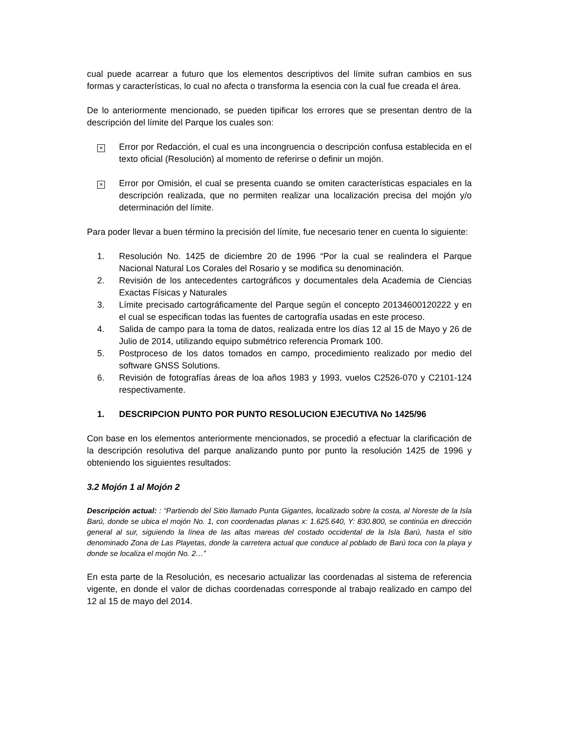cual puede acarrear a futuro que los elementos descriptivos del límite sufran cambios en sus formas y características, lo cual no afecta o transforma la esencia con la cual fue creada el área.
De lo anteriormente mencionado, se pueden tipificar los errores que se presentan dentro de la descripción del límite del Parque los cuales son:
✕ Error por Redacción, el cual es una incongruencia o descripción confusa establecida en el texto oficial (Resolución) al momento de referirse o definir un mojón.
✕ Error por Omisión, el cual se presenta cuando se omiten características espaciales en la descripción realizada, que no permiten realizar una localización precisa del mojón y/o determinación del límite.
Para poder llevar a buen término la precisión del límite, fue necesario tener en cuenta lo siguiente:
1. Resolución No. 1425 de diciembre 20 de 1996 “Por la cual se realindera el Parque Nacional Natural Los Corales del Rosario y se modifica su denominación.
2. Revisión de los antecedentes cartográficos y documentales dela Academia de Ciencias Exactas Físicas y Naturales
3. Límite precisado cartográficamente del Parque según el concepto 20134600120222 y en el cual se especifican todas las fuentes de cartografía usadas en este proceso.
4. Salida de campo para la toma de datos, realizada entre los días 12 al 15 de Mayo y 26 de Julio de 2014, utilizando equipo submétrico referencia Promark 100.
5. Postproceso de los datos tomados en campo, procedimiento realizado por medio del software GNSS Solutions.
6. Revisión de fotografías áreas de loa años 1983 y 1993, vuelos C2526-070 y C2101-124 respectivamente.
1. DESCRIPCION PUNTO POR PUNTO RESOLUCION EJECUTIVA No 1425/96
Con base en los elementos anteriormente mencionados, se procedió a efectuar la clarificación de la descripción resolutiva del parque analizando punto por punto la resolución 1425 de 1996 y obteniendo los siguientes resultados:
3.2 Mojón 1 al Mojón 2
Descripción actual: : “Partiendo del Sitio llamado Punta Gigantes, localizado sobre la costa, al Noreste de la Isla Barú, donde se ubica el mojón No. 1, con coordenadas planas x: 1.625.640, Y: 830.800, se continúa en dirección general al sur, siguiendo la línea de las altas mareas del costado occidental de la Isla Barú, hasta el sitio denominado Zona de Las Playetas, donde la carretera actual que conduce al poblado de Barú toca con la playa y donde se localiza el mojón No. 2…”
En esta parte de la Resolución, es necesario actualizar las coordenadas al sistema de referencia vigente, en donde el valor de dichas coordenadas corresponde al trabajo realizado en campo del 12 al 15 de mayo del 2014.